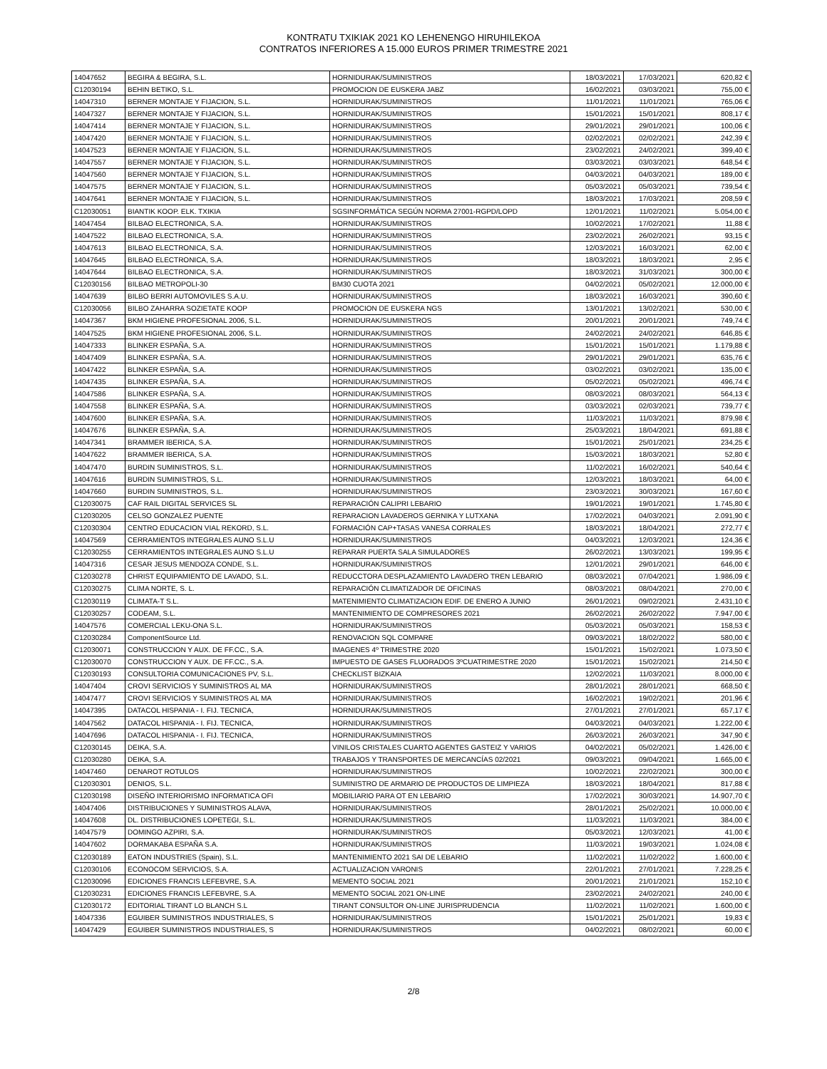KONTRATU TXIKIAK 2021 KO LEHENENGO HIRUHILEKOA
CONTRATOS INFERIORES A 15.000 EUROS PRIMER TRIMESTRE 2021
| 14047652 | BEGIRA & BEGIRA, S.L. | HORNIDURAK/SUMINISTROS | 18/03/2021 | 17/03/2021 | 620,82 € |
| C12030194 | BEHIN BETIKO, S.L. | PROMOCION DE EUSKERA JABZ | 16/02/2021 | 03/03/2021 | 755,00 € |
| 14047310 | BERNER MONTAJE Y FIJACION, S.L. | HORNIDURAK/SUMINISTROS | 11/01/2021 | 11/01/2021 | 765,06 € |
| 14047327 | BERNER MONTAJE Y FIJACION, S.L. | HORNIDURAK/SUMINISTROS | 15/01/2021 | 15/01/2021 | 808,17 € |
| 14047414 | BERNER MONTAJE Y FIJACION, S.L. | HORNIDURAK/SUMINISTROS | 29/01/2021 | 29/01/2021 | 100,06 € |
| 14047420 | BERNER MONTAJE Y FIJACION, S.L. | HORNIDURAK/SUMINISTROS | 02/02/2021 | 02/02/2021 | 242,39 € |
| 14047523 | BERNER MONTAJE Y FIJACION, S.L. | HORNIDURAK/SUMINISTROS | 23/02/2021 | 24/02/2021 | 399,40 € |
| 14047557 | BERNER MONTAJE Y FIJACION, S.L. | HORNIDURAK/SUMINISTROS | 03/03/2021 | 03/03/2021 | 648,54 € |
| 14047560 | BERNER MONTAJE Y FIJACION, S.L. | HORNIDURAK/SUMINISTROS | 04/03/2021 | 04/03/2021 | 189,00 € |
| 14047575 | BERNER MONTAJE Y FIJACION, S.L. | HORNIDURAK/SUMINISTROS | 05/03/2021 | 05/03/2021 | 739,54 € |
| 14047641 | BERNER MONTAJE Y FIJACION, S.L. | HORNIDURAK/SUMINISTROS | 18/03/2021 | 17/03/2021 | 208,59 € |
| C12030051 | BIANTIK KOOP. ELK. TXIKIA | SGSINFORMÁTICA SEGÚN NORMA 27001-RGPD/LOPD | 12/01/2021 | 11/02/2021 | 5.054,00 € |
| 14047454 | BILBAO ELECTRONICA, S.A. | HORNIDURAK/SUMINISTROS | 10/02/2021 | 17/02/2021 | 11,88 € |
| 14047522 | BILBAO ELECTRONICA, S.A. | HORNIDURAK/SUMINISTROS | 23/02/2021 | 26/02/2021 | 93,15 € |
| 14047613 | BILBAO ELECTRONICA, S.A. | HORNIDURAK/SUMINISTROS | 12/03/2021 | 16/03/2021 | 62,00 € |
| 14047645 | BILBAO ELECTRONICA, S.A. | HORNIDURAK/SUMINISTROS | 18/03/2021 | 18/03/2021 | 2,95 € |
| 14047644 | BILBAO ELECTRONICA, S.A. | HORNIDURAK/SUMINISTROS | 18/03/2021 | 31/03/2021 | 300,00 € |
| C12030156 | BILBAO METROPOLI-30 | BM30 CUOTA 2021 | 04/02/2021 | 05/02/2021 | 12.000,00 € |
| 14047639 | BILBO BERRI AUTOMOVILES S.A.U. | HORNIDURAK/SUMINISTROS | 18/03/2021 | 16/03/2021 | 390,60 € |
| C12030056 | BILBO ZAHARRA SOZIETATE KOOP | PROMOCION DE EUSKERA NGS | 13/01/2021 | 13/02/2021 | 530,00 € |
| 14047367 | BKM HIGIENE PROFESIONAL 2006, S.L. | HORNIDURAK/SUMINISTROS | 20/01/2021 | 20/01/2021 | 749,74 € |
| 14047525 | BKM HIGIENE PROFESIONAL 2006, S.L. | HORNIDURAK/SUMINISTROS | 24/02/2021 | 24/02/2021 | 646,85 € |
| 14047333 | BLINKER ESPAÑA, S.A. | HORNIDURAK/SUMINISTROS | 15/01/2021 | 15/01/2021 | 1.179,88 € |
| 14047409 | BLINKER ESPAÑA, S.A. | HORNIDURAK/SUMINISTROS | 29/01/2021 | 29/01/2021 | 635,76 € |
| 14047422 | BLINKER ESPAÑA, S.A. | HORNIDURAK/SUMINISTROS | 03/02/2021 | 03/02/2021 | 135,00 € |
| 14047435 | BLINKER ESPAÑA, S.A. | HORNIDURAK/SUMINISTROS | 05/02/2021 | 05/02/2021 | 496,74 € |
| 14047586 | BLINKER ESPAÑA, S.A. | HORNIDURAK/SUMINISTROS | 08/03/2021 | 08/03/2021 | 564,13 € |
| 14047558 | BLINKER ESPAÑA, S.A. | HORNIDURAK/SUMINISTROS | 03/03/2021 | 02/03/2021 | 739,77 € |
| 14047600 | BLINKER ESPAÑA, S.A. | HORNIDURAK/SUMINISTROS | 11/03/2021 | 11/03/2021 | 879,98 € |
| 14047676 | BLINKER ESPAÑA, S.A. | HORNIDURAK/SUMINISTROS | 25/03/2021 | 18/04/2021 | 691,88 € |
| 14047341 | BRAMMER IBERICA, S.A. | HORNIDURAK/SUMINISTROS | 15/01/2021 | 25/01/2021 | 234,25 € |
| 14047622 | BRAMMER IBERICA, S.A. | HORNIDURAK/SUMINISTROS | 15/03/2021 | 18/03/2021 | 52,80 € |
| 14047470 | BURDIN SUMINISTROS, S.L. | HORNIDURAK/SUMINISTROS | 11/02/2021 | 16/02/2021 | 540,64 € |
| 14047616 | BURDIN SUMINISTROS, S.L. | HORNIDURAK/SUMINISTROS | 12/03/2021 | 18/03/2021 | 64,00 € |
| 14047660 | BURDIN SUMINISTROS, S.L. | HORNIDURAK/SUMINISTROS | 23/03/2021 | 30/03/2021 | 167,60 € |
| C12030075 | CAF RAIL DIGITAL SERVICES SL | REPARACIÓN CALIPRI LEBARIO | 19/01/2021 | 19/01/2021 | 1.745,80 € |
| C12030205 | CELSO GONZALEZ PUENTE | REPARACION LAVADEROS GERNIKA Y LUTXANA | 17/02/2021 | 04/03/2021 | 2.091,90 € |
| C12030304 | CENTRO EDUCACION VIAL REKORD, S.L. | FORMACIÓN CAP+TASAS VANESA CORRALES | 18/03/2021 | 18/04/2021 | 272,77 € |
| 14047569 | CERRAMIENTOS INTEGRALES AUNO S.L.U | HORNIDURAK/SUMINISTROS | 04/03/2021 | 12/03/2021 | 124,36 € |
| C12030255 | CERRAMIENTOS INTEGRALES AUNO S.L.U | REPARAR PUERTA SALA SIMULADORES | 26/02/2021 | 13/03/2021 | 199,95 € |
| 14047316 | CESAR JESUS MENDOZA CONDE, S.L. | HORNIDURAK/SUMINISTROS | 12/01/2021 | 29/01/2021 | 646,00 € |
| C12030278 | CHRIST EQUIPAMIENTO DE LAVADO, S.L. | REDUCCTORA DESPLAZAMIENTO LAVADERO TREN LEBARIO | 08/03/2021 | 07/04/2021 | 1.986,09 € |
| C12030275 | CLIMA NORTE, S. L. | REPARACIÓN CLIMATIZADOR DE OFICINAS | 08/03/2021 | 08/04/2021 | 270,00 € |
| C12030119 | CLIMATA-T S.L. | MATENIMIENTO CLIMATIZACION EDIF. DE ENERO A JUNIO | 26/01/2021 | 09/02/2021 | 2.431,10 € |
| C12030257 | CODEAM, S.L. | MANTENIMIENTO DE COMPRESORES 2021 | 26/02/2021 | 26/02/2022 | 7.947,00 € |
| 14047576 | COMERCIAL LEKU-ONA S.L. | HORNIDURAK/SUMINISTROS | 05/03/2021 | 05/03/2021 | 158,53 € |
| C12030284 | ComponentSource Ltd. | RENOVACION SQL COMPARE | 09/03/2021 | 18/02/2022 | 580,00 € |
| C12030071 | CONSTRUCCION Y AUX. DE FF.CC., S.A. | IMAGENES 4º TRIMESTRE 2020 | 15/01/2021 | 15/02/2021 | 1.073,50 € |
| C12030070 | CONSTRUCCION Y AUX. DE FF.CC., S.A. | IMPUESTO DE GASES FLUORADOS 3ºCUATRIMESTRE 2020 | 15/01/2021 | 15/02/2021 | 214,50 € |
| C12030193 | CONSULTORIA COMUNICACIONES PV, S.L. | CHECKLIST BIZKAIA | 12/02/2021 | 11/03/2021 | 8.000,00 € |
| 14047404 | CROVI SERVICIOS Y SUMINISTROS AL MA | HORNIDURAK/SUMINISTROS | 28/01/2021 | 28/01/2021 | 668,50 € |
| 14047477 | CROVI SERVICIOS Y SUMINISTROS AL MA | HORNIDURAK/SUMINISTROS | 16/02/2021 | 19/02/2021 | 201,96 € |
| 14047395 | DATACOL HISPANIA - I. FIJ. TECNICA, | HORNIDURAK/SUMINISTROS | 27/01/2021 | 27/01/2021 | 657,17 € |
| 14047562 | DATACOL HISPANIA - I. FIJ. TECNICA, | HORNIDURAK/SUMINISTROS | 04/03/2021 | 04/03/2021 | 1.222,00 € |
| 14047696 | DATACOL HISPANIA - I. FIJ. TECNICA, | HORNIDURAK/SUMINISTROS | 26/03/2021 | 26/03/2021 | 347,90 € |
| C12030145 | DEIKA, S.A. | VINILOS CRISTALES CUARTO AGENTES GASTEIZ Y VARIOS | 04/02/2021 | 05/02/2021 | 1.426,00 € |
| C12030280 | DEIKA, S.A. | TRABAJOS Y TRANSPORTES DE MERCANCÍAS 02/2021 | 09/03/2021 | 09/04/2021 | 1.665,00 € |
| 14047460 | DENAROT ROTULOS | HORNIDURAK/SUMINISTROS | 10/02/2021 | 22/02/2021 | 300,00 € |
| C12030301 | DENIOS, S.L. | SUMINISTRO DE ARMARIO DE PRODUCTOS DE LIMPIEZA | 18/03/2021 | 18/04/2021 | 817,88 € |
| C12030198 | DISEÑO INTERIORISMO INFORMATICA OFI | MOBILIARIO PARA OT EN LEBARIO | 17/02/2021 | 30/03/2021 | 14.907,70 € |
| 14047406 | DISTRIBUCIONES Y SUMINISTROS ALAVA, | HORNIDURAK/SUMINISTROS | 28/01/2021 | 25/02/2021 | 10.000,00 € |
| 14047608 | DL. DISTRIBUCIONES LOPETEGI, S.L. | HORNIDURAK/SUMINISTROS | 11/03/2021 | 11/03/2021 | 384,00 € |
| 14047579 | DOMINGO AZPIRI, S.A. | HORNIDURAK/SUMINISTROS | 05/03/2021 | 12/03/2021 | 41,00 € |
| 14047602 | DORMAKABA ESPAÑA S.A. | HORNIDURAK/SUMINISTROS | 11/03/2021 | 19/03/2021 | 1.024,08 € |
| C12030189 | EATON INDUSTRIES (Spain), S.L. | MANTENIMIENTO 2021 SAI DE LEBARIO | 11/02/2021 | 11/02/2022 | 1.600,00 € |
| C12030106 | ECONOCOM SERVICIOS, S.A. | ACTUALIZACION VARONIS | 22/01/2021 | 27/01/2021 | 7.228,25 € |
| C12030096 | EDICIONES FRANCIS LEFEBVRE, S.A. | MEMENTO SOCIAL 2021 | 20/01/2021 | 21/01/2021 | 152,10 € |
| C12030231 | EDICIONES FRANCIS LEFEBVRE, S.A. | MEMENTO SOCIAL 2021 ON-LINE | 23/02/2021 | 24/02/2021 | 240,00 € |
| C12030172 | EDITORIAL TIRANT LO BLANCH S.L | TIRANT CONSULTOR ON-LINE JURISPRUDENCIA | 11/02/2021 | 11/02/2021 | 1.600,00 € |
| 14047336 | EGUIBER SUMINISTROS INDUSTRIALES, S | HORNIDURAK/SUMINISTROS | 15/01/2021 | 25/01/2021 | 19,83 € |
| 14047429 | EGUIBER SUMINISTROS INDUSTRIALES, S | HORNIDURAK/SUMINISTROS | 04/02/2021 | 08/02/2021 | 60,00 € |
2/8